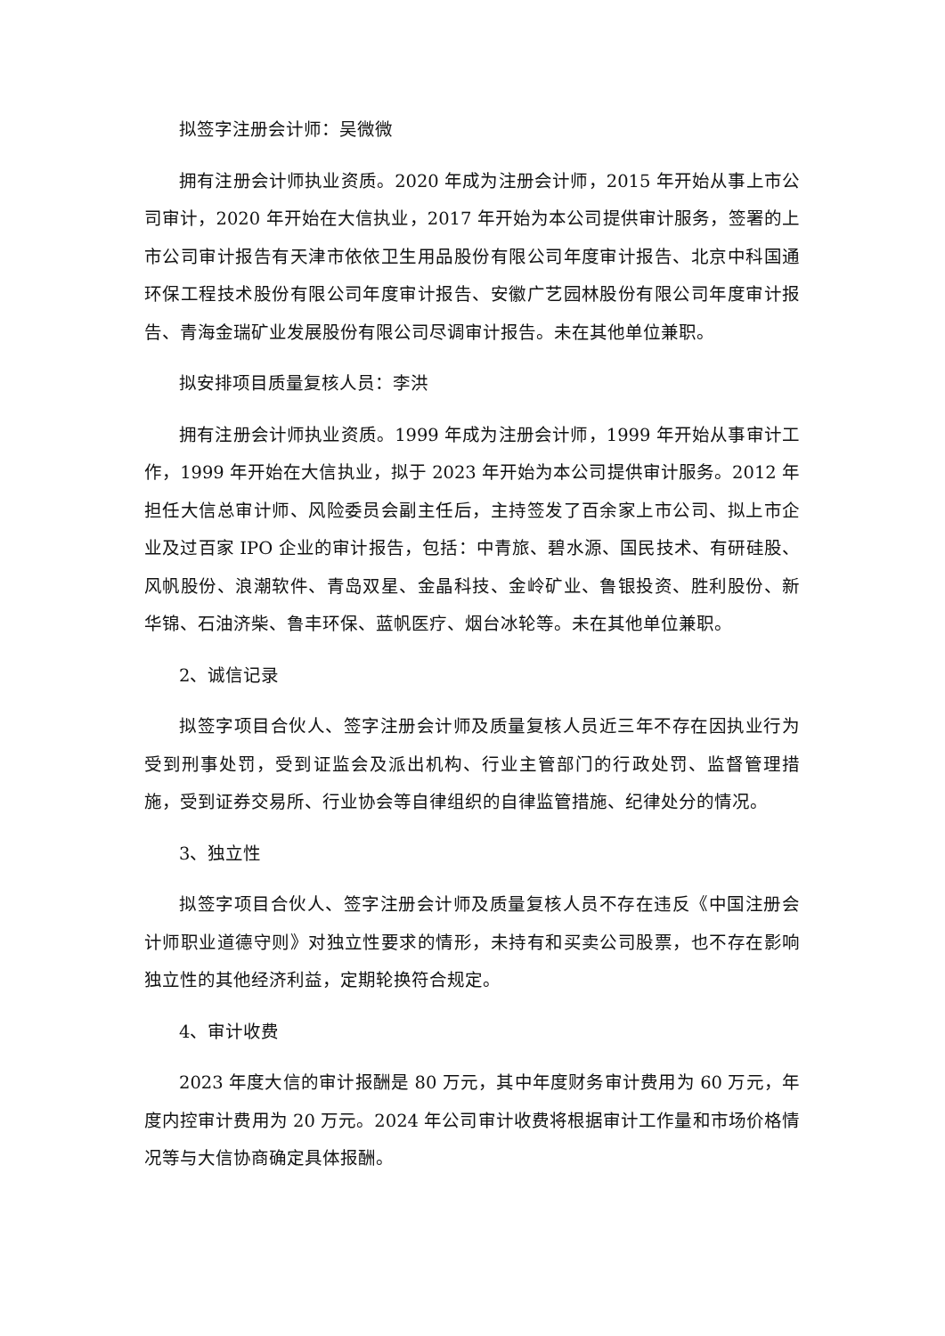拟签字注册会计师：吴微微
拥有注册会计师执业资质。2020 年成为注册会计师，2015 年开始从事上市公司审计，2020 年开始在大信执业，2017 年开始为本公司提供审计服务，签署的上市公司审计报告有天津市依依卫生用品股份有限公司年度审计报告、北京中科国通环保工程技术股份有限公司年度审计报告、安徽广艺园林股份有限公司年度审计报告、青海金瑞矿业发展股份有限公司尽调审计报告。未在其他单位兼职。
拟安排项目质量复核人员：李洪
拥有注册会计师执业资质。1999 年成为注册会计师，1999 年开始从事审计工作，1999 年开始在大信执业，拟于 2023 年开始为本公司提供审计服务。2012 年担任大信总审计师、风险委员会副主任后，主持签发了百余家上市公司、拟上市企业及过百家 IPO 企业的审计报告，包括：中青旅、碧水源、国民技术、有研硅股、风帆股份、浪潮软件、青岛双星、金晶科技、金岭矿业、鲁银投资、胜利股份、新华锦、石油济柴、鲁丰环保、蓝帆医疗、烟台冰轮等。未在其他单位兼职。
2、诚信记录
拟签字项目合伙人、签字注册会计师及质量复核人员近三年不存在因执业行为受到刑事处罚，受到证监会及派出机构、行业主管部门的行政处罚、监督管理措施，受到证券交易所、行业协会等自律组织的自律监管措施、纪律处分的情况。
3、独立性
拟签字项目合伙人、签字注册会计师及质量复核人员不存在违反《中国注册会计师职业道德守则》对独立性要求的情形，未持有和买卖公司股票，也不存在影响独立性的其他经济利益，定期轮换符合规定。
4、审计收费
2023 年度大信的审计报酬是 80 万元，其中年度财务审计费用为 60 万元，年度内控审计费用为 20 万元。2024 年公司审计收费将根据审计工作量和市场价格情况等与大信协商确定具体报酬。